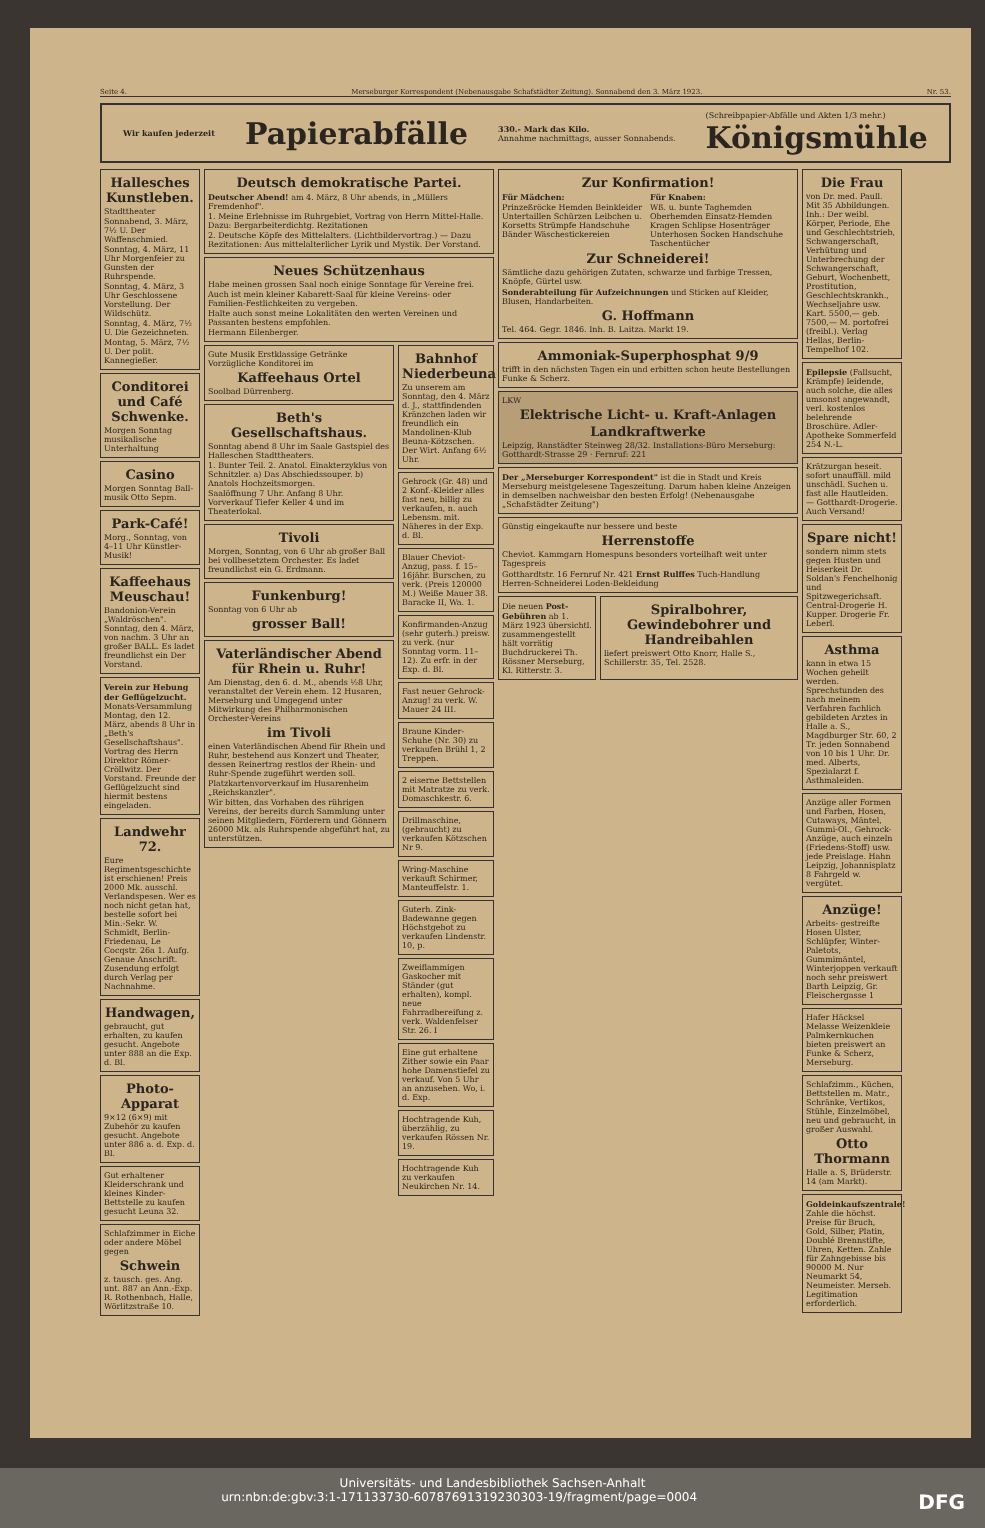Seite 4. Merseburger Korrespondent (Nebenausgabe Schafstädter Zeitung). Sonnabend den 3. März 1923. Nr. 53.
Wir kaufen jederzeit Papierabfälle 330.- Mark das Kilo.
Annahme nachmittags, ausser Sonnabends. (Schreibpapier-Abfälle und Akten 1/3 mehr.)
Königsmühle
Hallesches Kunstleben.
Stadttheater
Sonnabend, 3. März, 7½ U. Der Waffenschmied.
Sonntag, 4. März, 11 Uhr Morgenfeier zu Gunsten der Ruhrspende.
Sonntag, 4. März, 3 Uhr Geschlossene Vorstellung. Der Wildschütz.
Sonntag, 4. März, 7½ U. Die Gezeichneten.
Montag, 5. März, 7½ U. Der polit. Kannegießer.
Conditorei und Café Schwenke.
Morgen Sonntag musikalische Unterhaltung
Casino
Morgen Sonntag Ball-musik Otto Sepm.
Park-Café!
Morg., Sonntag, von 4–11 Uhr Künstler-Musik!
Kaffeehaus Meuschau!
Bandonion-Verein „Waldröschen". Sonntag, den 4. März, von nachm. 3 Uhr an großer BALL. Es ladet freundlichst ein Der Vorstand.
Verein zur Hebung der Geflügelzucht. Monats-Versammlung Montag, den 12. März, abends 8 Uhr in „Beth's Gesellschaftshaus". Vortrag des Herrn Direktor Römer-Cröllwitz. Der Vorstand. Freunde der Geflügelzucht sind hiermit bestens eingeladen.
Landwehr 72.
Eure Regimentsgeschichte ist erschienen! Preis 2000 Mk. ausschl. Verlandspesen. Wer es noch nicht getan hat, bestelle sofort bei Min.-Sekr. W. Schmidt, Berlin-Friedenau, Le Cocqstr. 26a 1. Aufg. Genaue Anschrift. Zusendung erfolgt durch Verlag per Nachnahme.
Handwagen,
gebraucht, gut erhalten, zu kaufen gesucht. Angebote unter 888 an die Exp. d. Bl.
Photo-Apparat
9×12 (6×9) mit Zubehör zu kaufen gesucht. Angebote unter 886 a. d. Exp. d. Bl.
Gut erhaltener Kleiderschrank und kleines Kinder-Bettstelle zu kaufen gesucht Leuna 32.
Schlafzimmer in Eiche oder andere Möbel gegen
Schwein
z. tausch. ges. Ang. unt. 887 an Ann.-Exp. R. Rothenbach, Halle, Wörlitzstraße 10.
Deutsch demokratische Partei.
Deutscher Abend! am 4. März, 8 Uhr abends, in „Müllers Fremdenhof".
1. Meine Erlebnisse im Ruhrgebiet, Vortrag von Herrn Mittel-Halle. Dazu: Bergarbeiterdichtg. Rezitationen
2. Deutsche Köpfe des Mittelalters. (Lichtbildervortrag.) — Dazu Rezitationen: Aus mittelalterlicher Lyrik und Mystik. Der Vorstand.
Neues Schützenhaus
Habe meinen grossen Saal noch einige Sonntage für Vereine frei.
Auch ist mein kleiner Kabarett-Saal für kleine Vereins- oder Familien-Festlichkeiten zu vergeben.
Halte auch sonst meine Lokalitäten den werten Vereinen und Passanten bestens empfohlen.
Hermann Eilenberger.
Gute Musik Erstklassige Getränke Vorzügliche Konditorei im
Kaffeehaus Ortel
Soolbad Dürrenberg.
Beth's Gesellschaftshaus.
Sonntag abend 8 Uhr im Saale Gastspiel des Halleschen Stadttheaters.
1. Bunter Teil. 2. Anatol. Einakterzyklus von Schnitzler. a) Das Abschiedssouper. b) Anatols Hochzeitsmorgen.
Saalöffnung 7 Uhr. Anfang 8 Uhr. Vorverkauf Tiefer Keller 4 und im Theaterlokal.
Tivoli
Morgen, Sonntag, von 6 Uhr ab großer Ball bei vollbesetztem Orchester. Es ladet freundlichst ein G. Erdmann.
Funkenburg!
Sonntag von 6 Uhr ab
grosser Ball!
Vaterländischer Abend für Rhein u. Ruhr!
Am Dienstag, den 6. d. M., abends ½8 Uhr, veranstaltet der Verein ehem. 12 Husaren, Merseburg und Umgegend unter Mitwirkung des Philharmonischen Orchester-Vereins
im Tivoli
einen Vaterländischen Abend für Rhein und Ruhr, bestehend aus Konzert und Theater, dessen Reinertrag restlos der Rhein- und Ruhr-Spende zugeführt werden soll.
Platzkartenvorverkauf im Husarenheim „Reichskanzler".
Wir bitten, das Vorhaben des rührigen Vereins, der bereits durch Sammlung unter seinen Mitgliedern, Förderern und Gönnern 26000 Mk. als Ruhrspende abgeführt hat, zu unterstützen.
Bahnhof Niederbeuna
Zu unserem am Sonntag, den 4. März d. J., stattfindenden Kränzchen laden wir freundlich ein Mandolinen-Klub Beuna-Kötzschen. Der Wirt. Anfang 6½ Uhr.
Gehrock (Gr. 48) und 2 Konf.-Kleider alles fast neu, billig zu verkaufen, n. auch Lebensm. mit. Näheres in der Exp. d. Bl.
Blauer Cheviot-Anzug, pass. f. 15–16jähr. Burschen, zu verk. (Preis 120000 M.) Weiße Mauer 38. Baracke II, Wa. 1.
Konfirmanden-Anzug (sehr guterh.) preisw. zu verk. (nur Sonntag vorm. 11–12). Zu erfr. in der Exp. d. Bl.
Fast neuer Gehrock-Anzug! zu verk. W. Mauer 24 III.
Braune Kinder-Schuhe (Nr. 30) zu verkaufen Brühl 1, 2 Treppen.
2 eiserne Bettstellen mit Matratze zu verk. Domaschkestr. 6.
Drillmaschine, (gebraucht) zu verkaufen Kötzschen Nr 9.
Wring-Maschine verkauft Schirmer, Manteuffelstr. 1.
Guterh. Zink-Badewanne gegen Höchstgebot zu verkaufen Lindenstr. 10, p.
Zweiflammigen Gaskocher mit Ständer (gut erhalten), kompl. neue Fahrradbereifung z. verk. Waldenfelser Str. 26. I
Eine gut erhaltene Zither sowie ein Paar hohe Damenstiefel zu verkauf. Von 5 Uhr an anzusehen. Wo, i. d. Exp.
Hochtragende Kuh, überzählig, zu verkaufen Rössen Nr. 19.
Hochtragende Kuh zu verkaufen Neukirchen Nr. 14.
Zur Konfirmation!
Für Mädchen:
Prinzeßröcke Hemden Beinkleider Untertaillen Schürzen Leibchen u. Korsetts Strümpfe Handschuhe Bänder Wäschestickereien
Für Knaben:
Wß. u. bunte Taghemden Oberhemden Einsatz-Hemden Kragen Schlipse Hosenträger Unterhosen Socken Handschuhe Taschentücher
Zur Schneiderei!
Sämtliche dazu gehörigen Zutaten, schwarze und farbige Tressen, Knöpfe, Gürtel usw.
Sonderabteilung für Aufzeichnungen und Sticken auf Kleider, Blusen, Handarbeiten.
G. Hoffmann
Tel. 464. Gegr. 1846. Inh. B. Laitza. Markt 19.
Ammoniak-Superphosphat 9/9
trifft in den nächsten Tagen ein und erbitten schon heute Bestellungen Funke & Scherz.
LKW
Elektrische Licht- u. Kraft-Anlagen
Landkraftwerke
Leipzig, Ranstädter Steinweg 28/32. Installations-Büro Merseburg: Gotthardt-Strasse 29 · Fernruf: 221
Der „Merseburger Korrespondent" ist die in Stadt und Kreis Merseburg meistgelesene Tageszeitung. Darum haben kleine Anzeigen in demselben nachweisbar den besten Erfolg! (Nebenausgabe „Schafstädter Zeitung")
Günstig eingekaufte nur bessere und beste
Herrenstoffe
Cheviot. Kammgarn Homespuns besonders vorteilhaft weit unter Tagespreis
Gotthardtstr. 16 Fernruf Nr. 421 Ernst Rulffes Tuch-Handlung Herren-Schneiderei Loden-Bekleidung
Die neuen Post-Gebühren ab 1. März 1923 übersichtl. zusammengestellt hält vorrätig Buchdruckerei Th. Rössner Merseburg, Kl. Ritterstr. 3.
Spiralbohrer, Gewindebohrer und Handreibahlen
liefert preiswert Otto Knorr, Halle S., Schillerstr. 35, Tel. 2528.
Die Frau
von Dr. med. Paull. Mit 35 Abbildungen. Inh.: Der weibl. Körper, Periode, Ehe und Geschlechtstrieb, Schwangerschaft, Verhütung und Unterbrechung der Schwangerschaft, Geburt, Wochenbett, Prostitution, Geschlechtskrankh., Wechseljahre usw. Kart. 5500,— geb. 7500,— M. portofrei (freibl.). Verlag Hellas, Berlin-Tempelhof 102.
Epilepsie (Fallsucht, Krämpfe) leidende, auch solche, die alles umsonst angewandt, verl. kostenlos belehrende Broschüre. Adler-Apotheke Sommerfeld 254 N.-L.
Krätzurgan beseit. sofort unauffäll. mild unschädl. Suchen u. fast alle Hautleiden. — Gotthardt-Drogerie. Auch Versand!
Spare nicht!
sondern nimm stets gegen Husten und Heiserkeit Dr. Soldan's Fenchelhonig und Spitzwegerichsaft. Central-Drogerie H. Kupper. Drogerie Fr. Leberl.
Asthma
kann in etwa 15 Wochen geheilt werden. Sprechstunden des nach meinem Verfahren fachlich gebildeten Arztes in Halle a. S., Magdburger Str. 60, 2 Tr. jeden Sonnabend von 10 bis 1 Uhr. Dr. med. Alberts, Spezialarzt f. Asthmaleiden.
Anzüge aller Formen und Farben, Hosen, Cutaways, Mäntel, Gummi-Ol., Gehrock-Anzüge, auch einzeln (Friedens-Stoff) usw. jede Preislage. Hahn Leipzig, Johannisplatz 8 Fahrgeld w. vergütet.
Anzüge!
Arbeits- gestreifte Hosen Ulster, Schlüpfer, Winter-Paletots, Gummimäntel, Winterjoppen verkauft noch sehr preiswert Barth Leipzig, Gr. Fleischergasse 1
Hafer Häcksel Melasse Weizenkleie Palmkernkuchen bieten preiswert an Funke & Scherz, Merseburg.
Schlafzimm., Küchen, Bettstellen m. Matr., Schränke, Vertikos, Stühle, Einzelmöbel, neu und gebraucht, in großer Auswahl.
Otto Thormann
Halle a. S, Brüderstr. 14 (am Markt).
Goldeinkaufszentrale! Zahle die höchst. Preise für Bruch, Gold, Silber, Platin, Doublé Brennstifte, Uhren, Ketten. Zahle für Zahngebisse bis 90000 M. Nur Neumarkt 54, Neumeister. Merseb. Legitimation erforderlich.
Universitäts- und Landesbibliothek Sachsen-Anhalt
urn:nbn:de:gbv:3:1-171133730-60787691319230303-19/fragment/page=0004 DFG